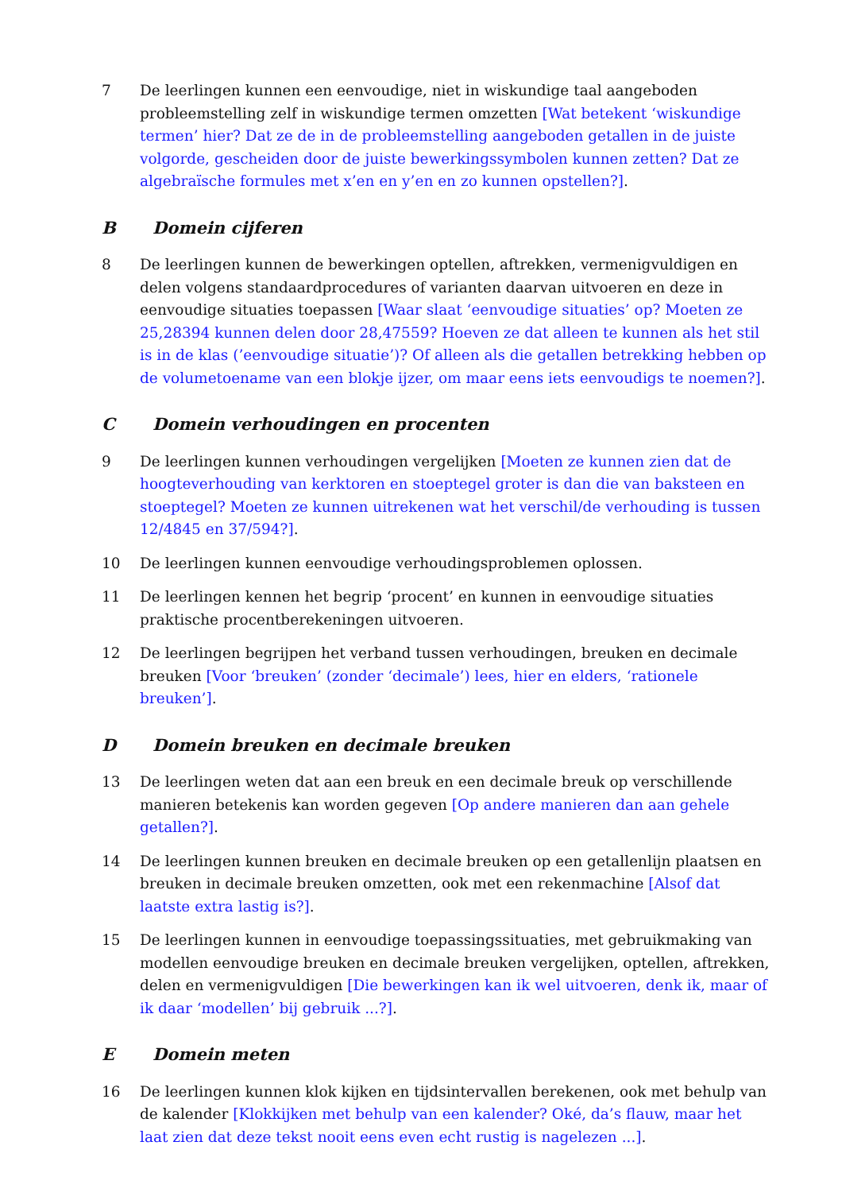7 De leerlingen kunnen een eenvoudige, niet in wiskundige taal aangeboden probleemstelling zelf in wiskundige termen omzetten [Wat betekent ‘wiskundige termen’ hier? Dat ze de in de probleemstelling aangeboden getallen in de juiste volgorde, gescheiden door de juiste bewerkingssymbolen kunnen zetten? Dat ze algebraïsche formules met x’en en y’en en zo kunnen opstellen?].
B Domein cijferen
8 De leerlingen kunnen de bewerkingen optellen, aftrekken, vermenigvuldigen en delen volgens standaardprocedures of varianten daarvan uitvoeren en deze in eenvoudige situaties toepassen [Waar slaat ‘eenvoudige situaties’ op? Moeten ze 25,28394 kunnen delen door 28,47559? Hoeven ze dat alleen te kunnen als het stil is in de klas (’eenvoudige situatie’)? Of alleen als die getallen betrekking hebben op de volumetoename van een blokje ijzer, om maar eens iets eenvoudigs te noemen?].
C Domein verhoudingen en procenten
9 De leerlingen kunnen verhoudingen vergelijken [Moeten ze kunnen zien dat de hoogteverhouding van kerktoren en stoeptegel groter is dan die van baksteen en stoeptegel? Moeten ze kunnen uitrekenen wat het verschil/de verhouding is tussen 12/4845 en 37/594?].
10 De leerlingen kunnen eenvoudige verhoudingsproblemen oplossen.
11 De leerlingen kennen het begrip ‘procent’ en kunnen in eenvoudige situaties praktische procentberekeningen uitvoeren.
12 De leerlingen begrijpen het verband tussen verhoudingen, breuken en decimale breuken [Voor ‘breuken’ (zonder ‘decimale’) lees, hier en elders, ‘rationele breuken’].
D Domein breuken en decimale breuken
13 De leerlingen weten dat aan een breuk en een decimale breuk op verschillende manieren betekenis kan worden gegeven [Op andere manieren dan aan gehele getallen?].
14 De leerlingen kunnen breuken en decimale breuken op een getallenlijn plaatsen en breuken in decimale breuken omzetten, ook met een rekenmachine [Alsof dat laatste extra lastig is?].
15 De leerlingen kunnen in eenvoudige toepassingssituaties, met gebruikmaking van modellen eenvoudige breuken en decimale breuken vergelijken, optellen, aftrekken, delen en vermenigvuldigen [Die bewerkingen kan ik wel uitvoeren, denk ik, maar of ik daar ‘modellen’ bij gebruik ...?].
E Domein meten
16 De leerlingen kunnen klok kijken en tijdsintervallen berekenen, ook met behulp van de kalender [Klokkijken met behulp van een kalender? Oké, da’s flauw, maar het laat zien dat deze tekst nooit eens even echt rustig is nagelezen ...].